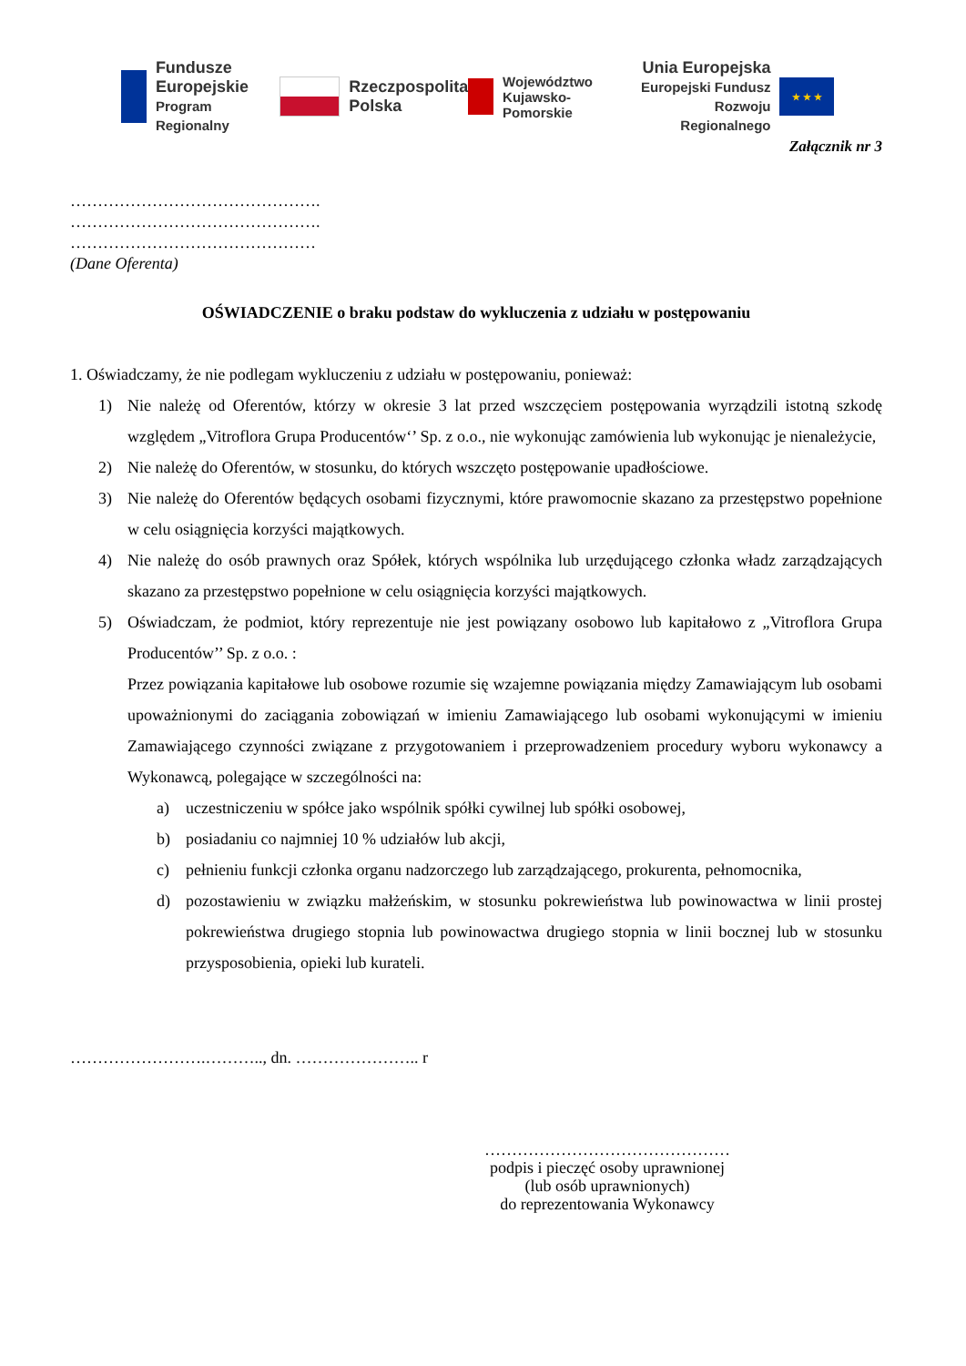Fundusze
Europejskie
Program Regionalny
Rzeczpospolita
Polska
Województwo
Kujawsko-Pomorskie
Unia Europejska
Europejski Fundusz
Rozwoju Regionalnego
★ ★ ★
Załącznik nr 3
……………………………………….
……………………………………….
………………………………………
(Dane Oferenta)
OŚWIADCZENIE o braku podstaw do wykluczenia z udziału w postępowaniu
1. Oświadczamy, że nie podlegam wykluczeniu z udziału w postępowaniu, ponieważ:
1) Nie należę od Oferentów, którzy w okresie 3 lat przed wszczęciem postępowania wyrządzili istotną szkodę względem „Vitroflora Grupa Producentów‘’ Sp. z o.o., nie wykonując zamówienia lub wykonując je nienależycie,
2) Nie należę do Oferentów, w stosunku, do których wszczęto postępowanie upadłościowe.
3) Nie należę do Oferentów będących osobami fizycznymi, które prawomocnie skazano za przestępstwo popełnione w celu osiągnięcia korzyści majątkowych.
4) Nie należę do osób prawnych oraz Spółek, których wspólnika lub urzędującego członka władz zarządzających skazano za przestępstwo popełnione w celu osiągnięcia korzyści majątkowych.
5) Oświadczam, że podmiot, który reprezentuje nie jest powiązany osobowo lub kapitałowo z „Vitroflora Grupa Producentów’’ Sp. z o.o. :
Przez powiązania kapitałowe lub osobowe rozumie się wzajemne powiązania między Zamawiającym lub osobami upoważnionymi do zaciągania zobowiązań w imieniu Zamawiającego lub osobami wykonującymi w imieniu Zamawiającego czynności związane z przygotowaniem i przeprowadzeniem procedury wyboru wykonawcy a Wykonawcą, polegające w szczególności na:
a) uczestniczeniu w spółce jako wspólnik spółki cywilnej lub spółki osobowej,
b) posiadaniu co najmniej 10 % udziałów lub akcji,
c) pełnieniu funkcji członka organu nadzorczego lub zarządzającego, prokurenta, pełnomocnika,
d) pozostawieniu w związku małżeńskim, w stosunku pokrewieństwa lub powinowactwa w linii prostej pokrewieństwa drugiego stopnia lub powinowactwa drugiego stopnia w linii bocznej lub w stosunku przysposobienia, opieki lub kurateli.
…………………….……….., dn. ………………….. r
………………………………………
podpis i pieczęć osoby uprawnionej
(lub osób uprawnionych)
do reprezentowania Wykonawcy